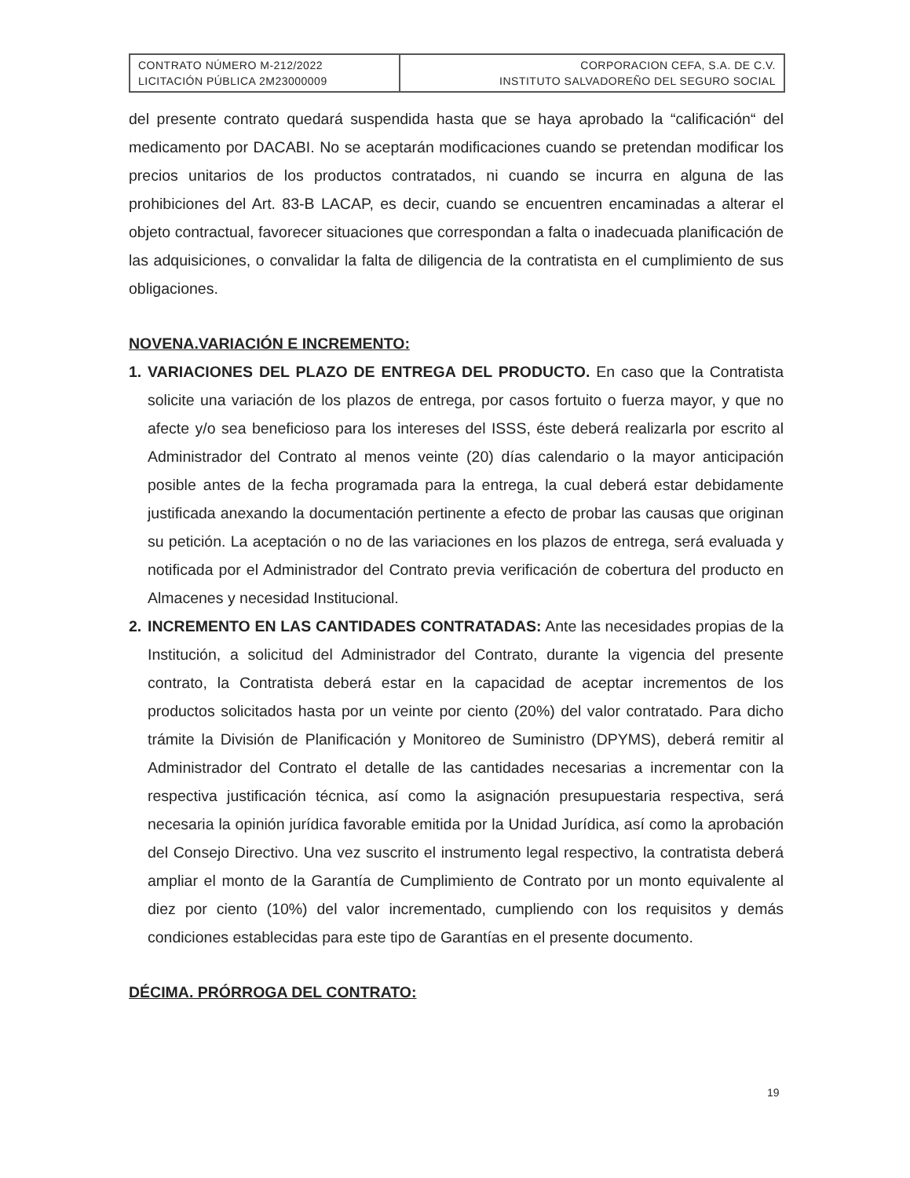| CONTRATO NÚMERO M-212/2022 LICITACIÓN PÚBLICA 2M23000009 | CORPORACION CEFA, S.A. DE C.V. INSTITUTO SALVADOREÑO DEL SEGURO SOCIAL |
del presente contrato quedará suspendida hasta que se haya aprobado la “calificación“ del medicamento por DACABI. No se aceptarán modificaciones cuando se pretendan modificar los precios unitarios de los productos contratados, ni cuando se incurra en alguna de las prohibiciones del Art. 83-B LACAP, es decir, cuando se encuentren encaminadas a alterar el objeto contractual, favorecer situaciones que correspondan a falta o inadecuada planificación de las adquisiciones, o convalidar la falta de diligencia de la contratista en el cumplimiento de sus obligaciones.
NOVENA.VARIACIÓN E INCREMENTO:
1. VARIACIONES DEL PLAZO DE ENTREGA DEL PRODUCTO. En caso que la Contratista solicite una variación de los plazos de entrega, por casos fortuito o fuerza mayor, y que no afecte y/o sea beneficioso para los intereses del ISSS, éste deberá realizarla por escrito al Administrador del Contrato al menos veinte (20) días calendario o la mayor anticipación posible antes de la fecha programada para la entrega, la cual deberá estar debidamente justificada anexando la documentación pertinente a efecto de probar las causas que originan su petición. La aceptación o no de las variaciones en los plazos de entrega, será evaluada y notificada por el Administrador del Contrato previa verificación de cobertura del producto en Almacenes y necesidad Institucional.
2. INCREMENTO EN LAS CANTIDADES CONTRATADAS: Ante las necesidades propias de la Institución, a solicitud del Administrador del Contrato, durante la vigencia del presente contrato, la Contratista deberá estar en la capacidad de aceptar incrementos de los productos solicitados hasta por un veinte por ciento (20%) del valor contratado. Para dicho trámite la División de Planificación y Monitoreo de Suministro (DPYMS), deberá remitir al Administrador del Contrato el detalle de las cantidades necesarias a incrementar con la respectiva justificación técnica, así como la asignación presupuestaria respectiva, será necesaria la opinión jurídica favorable emitida por la Unidad Jurídica, así como la aprobación del Consejo Directivo. Una vez suscrito el instrumento legal respectivo, la contratista deberá ampliar el monto de la Garantía de Cumplimiento de Contrato por un monto equivalente al diez por ciento (10%) del valor incrementado, cumpliendo con los requisitos y demás condiciones establecidas para este tipo de Garantías en el presente documento.
DÉCIMA. PRÓRROGA DEL CONTRATO:
19